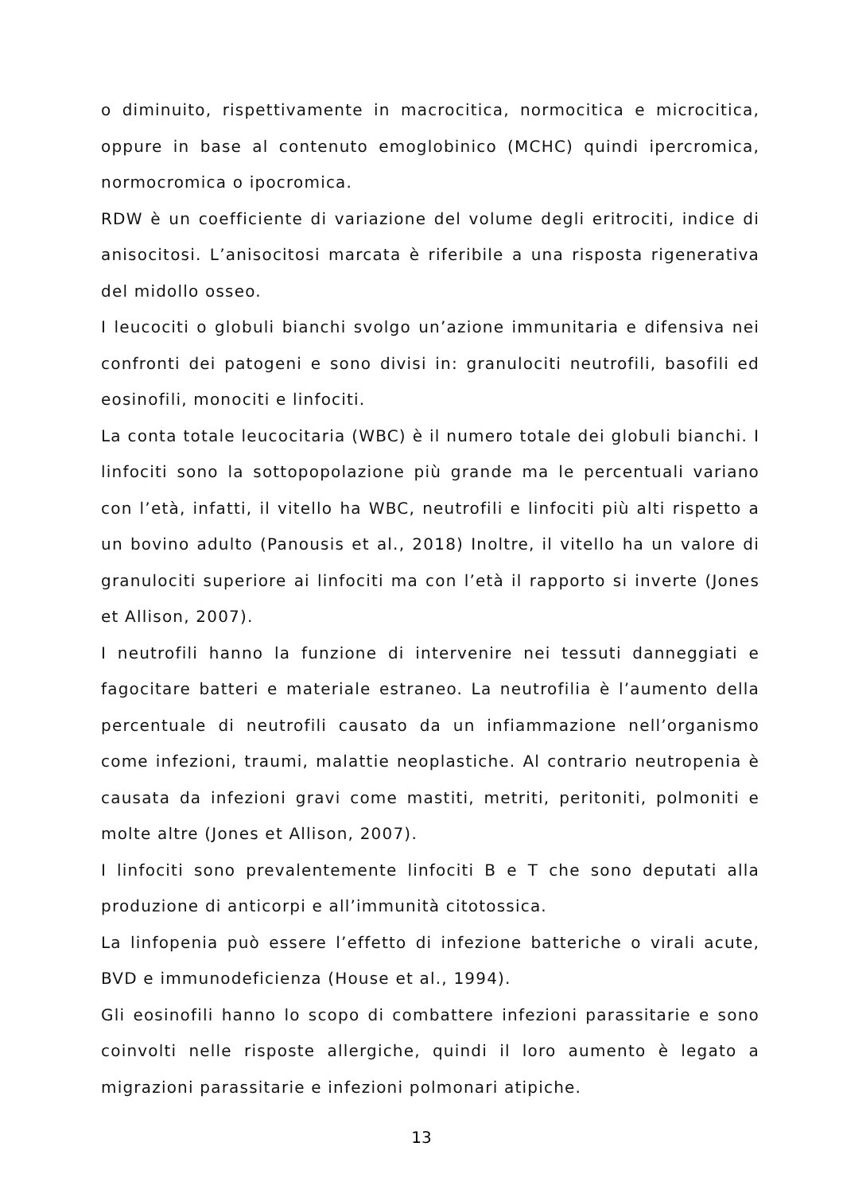o diminuito, rispettivamente in macrocitica, normocitica e microcitica, oppure in base al contenuto emoglobinico (MCHC) quindi ipercromica, normocromica o ipocromica.
RDW è un coefficiente di variazione del volume degli eritrociti, indice di anisocitosi. L’anisocitosi marcata è riferibile a una risposta rigenerativa del midollo osseo.
I leucociti o globuli bianchi svolgo un’azione immunitaria e difensiva nei confronti dei patogeni e sono divisi in: granulociti neutrofili, basofili ed eosinofili, monociti e linfociti.
La conta totale leucocitaria (WBC) è il numero totale dei globuli bianchi. I linfociti sono la sottopopolazione più grande ma le percentuali variano con l’età, infatti, il vitello ha WBC, neutrofili e linfociti più alti rispetto a un bovino adulto (Panousis et al., 2018) Inoltre, il vitello ha un valore di granulociti superiore ai linfociti ma con l’età il rapporto si inverte (Jones et Allison, 2007).
I neutrofili hanno la funzione di intervenire nei tessuti danneggiati e fagocitare batteri e materiale estraneo. La neutrofilia è l’aumento della percentuale di neutrofili causato da un infiammazione nell’organismo come infezioni, traumi, malattie neoplastiche. Al contrario neutropenia è causata da infezioni gravi come mastiti, metriti, peritoniti, polmoniti e molte altre (Jones et Allison, 2007).
I linfociti sono prevalentemente linfociti B e T che sono deputati alla produzione di anticorpi e all’immunità citotossica.
La linfopenia può essere l’effetto di infezione batteriche o virali acute, BVD e immunodeficienza (House et al., 1994).
Gli eosinofili hanno lo scopo di combattere infezioni parassitarie e sono coinvolti nelle risposte allergiche, quindi il loro aumento è legato a migrazioni parassitarie e infezioni polmonari atipiche.
13